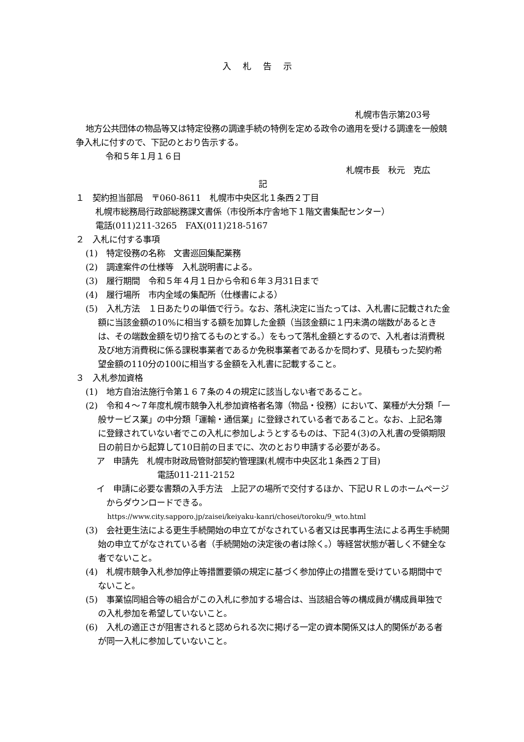入札告示
札幌市告示第203号
地方公共団体の物品等又は特定役務の調達手続の特例を定める政令の適用を受ける調達を一般競争入札に付すので、下記のとおり告示する。
令和５年１月１６日
札幌市長　秋元　克広
記
１　契約担当部局　〒060-8611　札幌市中央区北１条西２丁目
札幌市総務局行政部総務課文書係（市役所本庁舎地下１階文書集配センター）
電話(011)211-3265　FAX(011)218-5167
２　入札に付する事項
(1)　特定役務の名称　文書巡回集配業務
(2)　調達案件の仕様等　入札説明書による。
(3)　履行期間　令和５年４月１日から令和６年３月31日まで
(4)　履行場所　市内全域の集配所（仕様書による）
(5)　入札方法　１日あたりの単価で行う。なお、落札決定に当たっては、入札書に記載された金額に当該金額の10%に相当する額を加算した金額（当該金額に１円未満の端数があるときは、その端数金額を切り捨てるものとする。）をもって落札金額とするので、入札者は消費税及び地方消費税に係る課税事業者であるか免税事業者であるかを問わず、見積もった契約希望金額の110分の100に相当する金額を入札書に記載すること。
３　入札参加資格
(1)　地方自治法施行令第１６７条の４の規定に該当しない者であること。
(2)　令和４～７年度札幌市競争入札参加資格者名簿（物品・役務）において、業種が大分類「一般サービス業」の中分類「運輸・通信業」に登録されている者であること。なお、上記名簿に登録されていない者でこの入札に参加しようとするものは、下記４(3)の入札書の受領期限日の前日から起算して10日前の日までに、次のとおり申請する必要がある。
ア　申請先　札幌市財政局管財部契約管理課(札幌市中央区北１条西２丁目)
電話011-211-2152
イ　申請に必要な書類の入手方法　上記アの場所で交付するほか、下記ＵＲＬのホームページからダウンロードできる。
https://www.city.sapporo.jp/zaisei/keiyaku-kanri/chosei/toroku/9_wto.html
(3)　会社更生法による更生手続開始の申立てがなされている者又は民事再生法による再生手続開始の申立てがなされている者（手続開始の決定後の者は除く。）等経営状態が著しく不健全な者でないこと。
(4)　札幌市競争入札参加停止等措置要領の規定に基づく参加停止の措置を受けている期間中でないこと。
(5)　事業協同組合等の組合がこの入札に参加する場合は、当該組合等の構成員が構成員単独での入札参加を希望していないこと。
(6)　入札の適正さが阻害されると認められる次に掲げる一定の資本関係又は人的関係がある者が同一入札に参加していないこと。